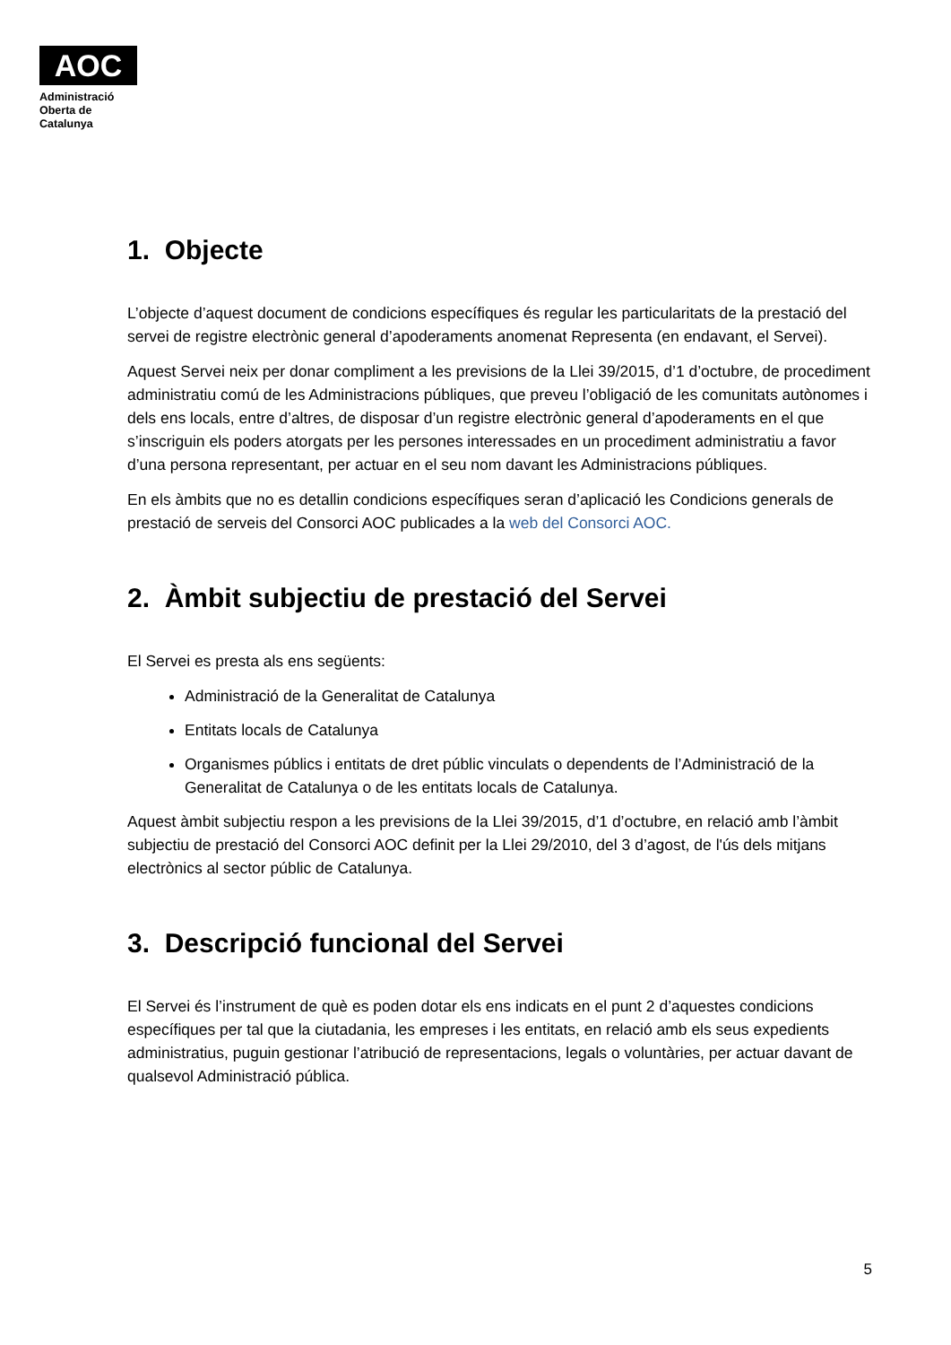AOC
Administració
Oberta de
Catalunya
1. Objecte
L’objecte d’aquest document de condicions específiques és regular les particularitats de la prestació del servei de registre electrònic general d’apoderaments anomenat Representa (en endavant, el Servei).
Aquest Servei neix per donar compliment a les previsions de la Llei 39/2015, d’1 d’octubre, de procediment administratiu comú de les Administracions públiques, que preveu l’obligació de les comunitats autònomes i dels ens locals, entre d’altres, de disposar d’un registre electrònic general d’apoderaments en el que s’inscriguin els poders atorgats per les persones interessades en un procediment administratiu a favor d’una persona representant, per actuar en el seu nom davant les Administracions públiques.
En els àmbits que no es detallin condicions específiques seran d’aplicació les Condicions generals de prestació de serveis del Consorci AOC publicades a la web del Consorci AOC.
2. Àmbit subjectiu de prestació del Servei
El Servei es presta als ens següents:
Administració de la Generalitat de Catalunya
Entitats locals de Catalunya
Organismes públics i entitats de dret públic vinculats o dependents de l’Administració de la Generalitat de Catalunya o de les entitats locals de Catalunya.
Aquest àmbit subjectiu respon a les previsions de la Llei 39/2015, d’1 d’octubre, en relació amb l’àmbit subjectiu de prestació del Consorci AOC definit per la Llei 29/2010, del 3 d’agost, de l'ús dels mitjans electrònics al sector públic de Catalunya.
3. Descripció funcional del Servei
El Servei és l’instrument de què es poden dotar els ens indicats en el punt 2 d’aquestes condicions específiques per tal que la ciutadania, les empreses i les entitats, en relació amb els seus expedients administratius, puguin gestionar l’atribució de representacions, legals o voluntàries, per actuar davant de qualsevol Administració pública.
5